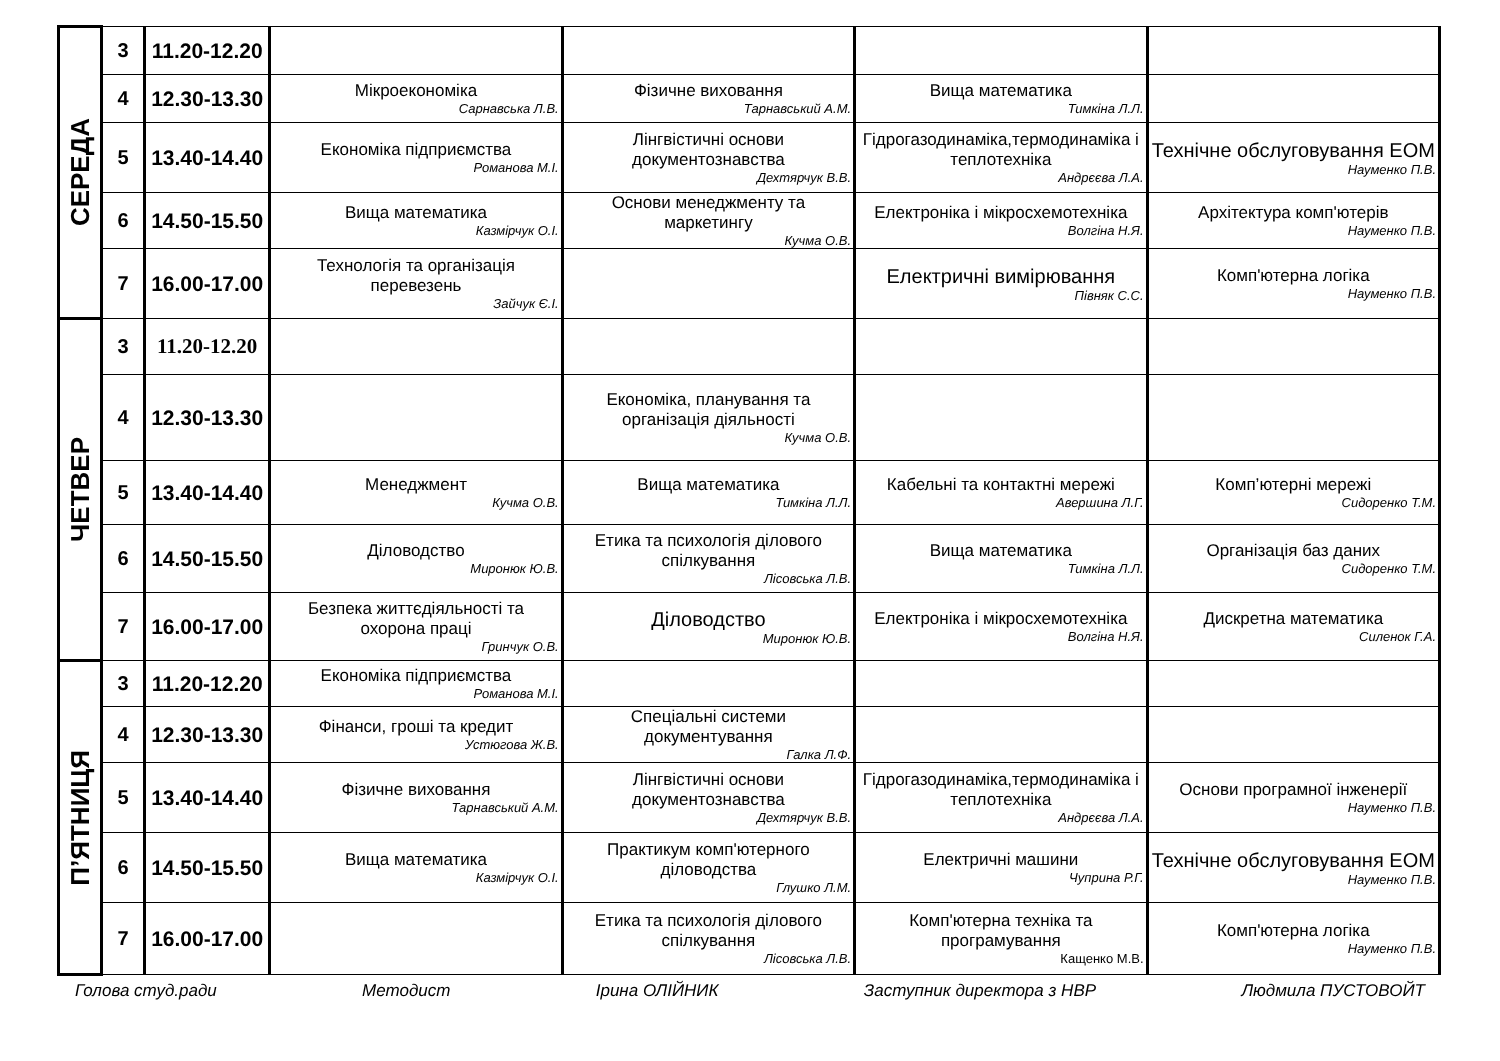| СЕРЕДА | 3 | 11.20-12.20 | | | | |
| | 4 | 12.30-13.30 | Мікроекономіка Сарнавська Л.В. | Фізичне виховання Тарнавський А.М. | Вища математика Тимкіна Л.Л. | |
| | 5 | 13.40-14.40 | Економіка підприємства Романова М.І. | Лінгвістичні основи документознавства Дехтярчук В.В. | Гідрогазодинаміка,термодинаміка і теплотехніка Андрєєва Л.А. | Технічне обслуговування ЕОМ Науменко П.В. |
| | 6 | 14.50-15.50 | Вища математика Казмірчук О.І. | Основи менеджменту та маркетингу Кучма О.В. | Електроніка і мікросхемотехніка Волгіна Н.Я. | Архітектура комп'ютерів Науменко П.В. |
| | 7 | 16.00-17.00 | Технологія та організація перевезень Зайчук Є.І. | | Електричні вимірювання Півняк С.С. | Комп'ютерна логіка Науменко П.В. |
| ЧЕТВЕР | 3 | 11.20-12.20 | | | | |
| | 4 | 12.30-13.30 | | Економіка, планування та організація діяльності Кучма О.В. | | |
| | 5 | 13.40-14.40 | Менеджмент Кучма О.В. | Вища математика Тимкіна Л.Л. | Кабельні та контактні мережі Авершина Л.Г. | Комп’ютерні мережі Сидоренко Т.М. |
| | 6 | 14.50-15.50 | Діловодство Миронюк Ю.В. | Етика та психологія ділового спілкування Лісовська Л.В. | Вища математика Тимкіна Л.Л. | Організація баз даних Сидоренко Т.М. |
| | 7 | 16.00-17.00 | Безпека життєдіяльності та охорона праці Гринчук О.В. | Діловодство Миронюк Ю.В. | Електроніка і мікросхемотехніка Волгіна Н.Я. | Дискретна математика Силенок Г.А. |
| П’ЯТНИЦЯ | 3 | 11.20-12.20 | Економіка підприємства Романова М.І. | | | |
| | 4 | 12.30-13.30 | Фінанси, гроші та кредит Устюгова Ж.В. | Спеціальні системи документування Галка Л.Ф. | | |
| | 5 | 13.40-14.40 | Фізичне виховання Тарнавський А.М. | Лінгвістичні основи документознавства Дехтярчук В.В. | Гідрогазодинаміка,термодинаміка і теплотехніка Андрєєва Л.А. | Основи програмної інженерії Науменко П.В. |
| | 6 | 14.50-15.50 | Вища математика Казмірчук О.І. | Практикум комп'ютерного діловодства Глушко Л.М. | Електричні машини Чуприна Р.Г. | Технічне обслуговування ЕОМ Науменко П.В. |
| | 7 | 16.00-17.00 | | Етика та психологія ділового спілкування Лісовська Л.В. | Комп'ютерна техніка та програмування Кащенко М.В. | Комп'ютерна логіка Науменко П.В. |
Голова студ.ради Методист Ірина ОЛІЙНИК Заступник директора з НВР Людмила ПУСТОВОЙТ